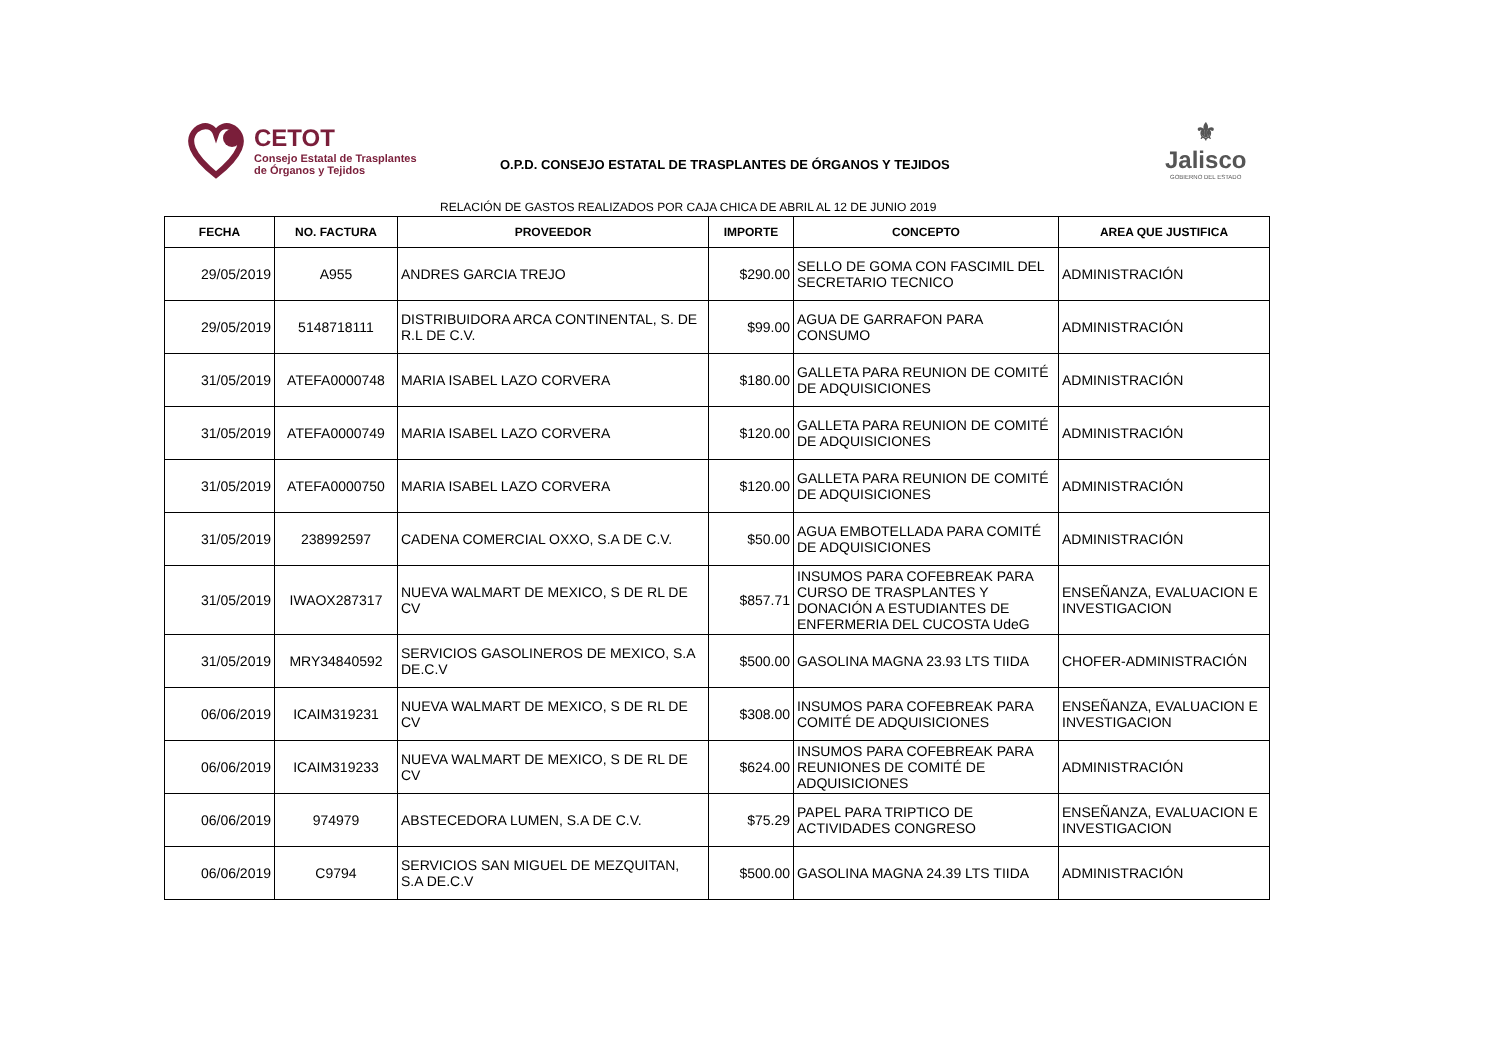CETOT
Consejo Estatal de Trasplantes
de Órganos y Tejidos
O.P.D. CONSEJO ESTATAL DE TRASPLANTES DE ÓRGANOS Y TEJIDOS
⚜
Jalisco
GOBIERNO DEL ESTADO
RELACIÓN DE GASTOS REALIZADOS POR CAJA CHICA DE ABRIL AL 12 DE JUNIO 2019
| FECHA | NO. FACTURA | PROVEEDOR | IMPORTE | CONCEPTO | AREA QUE JUSTIFICA |
| --- | --- | --- | --- | --- | --- |
| 29/05/2019 | A955 | ANDRES GARCIA TREJO | $290.00 | SELLO DE GOMA CON FASCIMIL DEL SECRETARIO TECNICO | ADMINISTRACIÓN |
| 29/05/2019 | 5148718111 | DISTRIBUIDORA ARCA CONTINENTAL, S. DE R.L DE C.V. | $99.00 | AGUA DE GARRAFON PARA CONSUMO | ADMINISTRACIÓN |
| 31/05/2019 | ATEFA0000748 | MARIA ISABEL LAZO CORVERA | $180.00 | GALLETA PARA REUNION DE COMITÉ DE ADQUISICIONES | ADMINISTRACIÓN |
| 31/05/2019 | ATEFA0000749 | MARIA ISABEL LAZO CORVERA | $120.00 | GALLETA PARA REUNION DE COMITÉ DE ADQUISICIONES | ADMINISTRACIÓN |
| 31/05/2019 | ATEFA0000750 | MARIA ISABEL LAZO CORVERA | $120.00 | GALLETA PARA REUNION DE COMITÉ DE ADQUISICIONES | ADMINISTRACIÓN |
| 31/05/2019 | 238992597 | CADENA COMERCIAL OXXO, S.A DE C.V. | $50.00 | AGUA EMBOTELLADA PARA COMITÉ DE ADQUISICIONES | ADMINISTRACIÓN |
| 31/05/2019 | IWAOX287317 | NUEVA WALMART DE MEXICO, S DE RL DE CV | $857.71 | INSUMOS PARA COFEBREAK PARA CURSO DE TRASPLANTES Y DONACIÓN A ESTUDIANTES DE ENFERMERIA DEL CUCOSTA UdeG | ENSEÑANZA, EVALUACION E INVESTIGACION |
| 31/05/2019 | MRY34840592 | SERVICIOS GASOLINEROS DE MEXICO, S.A DE.C.V | $500.00 | GASOLINA MAGNA 23.93 LTS TIIDA | CHOFER-ADMINISTRACIÓN |
| 06/06/2019 | ICAIM319231 | NUEVA WALMART DE MEXICO, S DE RL DE CV | $308.00 | INSUMOS PARA COFEBREAK PARA COMITÉ DE ADQUISICIONES | ENSEÑANZA, EVALUACION E INVESTIGACION |
| 06/06/2019 | ICAIM319233 | NUEVA WALMART DE MEXICO, S DE RL DE CV | $624.00 | INSUMOS PARA COFEBREAK PARA REUNIONES DE COMITÉ DE ADQUISICIONES | ADMINISTRACIÓN |
| 06/06/2019 | 974979 | ABSTECEDORA LUMEN, S.A DE C.V. | $75.29 | PAPEL PARA TRIPTICO DE ACTIVIDADES CONGRESO | ENSEÑANZA, EVALUACION E INVESTIGACION |
| 06/06/2019 | C9794 | SERVICIOS SAN MIGUEL DE MEZQUITAN, S.A DE.C.V | $500.00 | GASOLINA MAGNA 24.39 LTS TIIDA | ADMINISTRACIÓN |